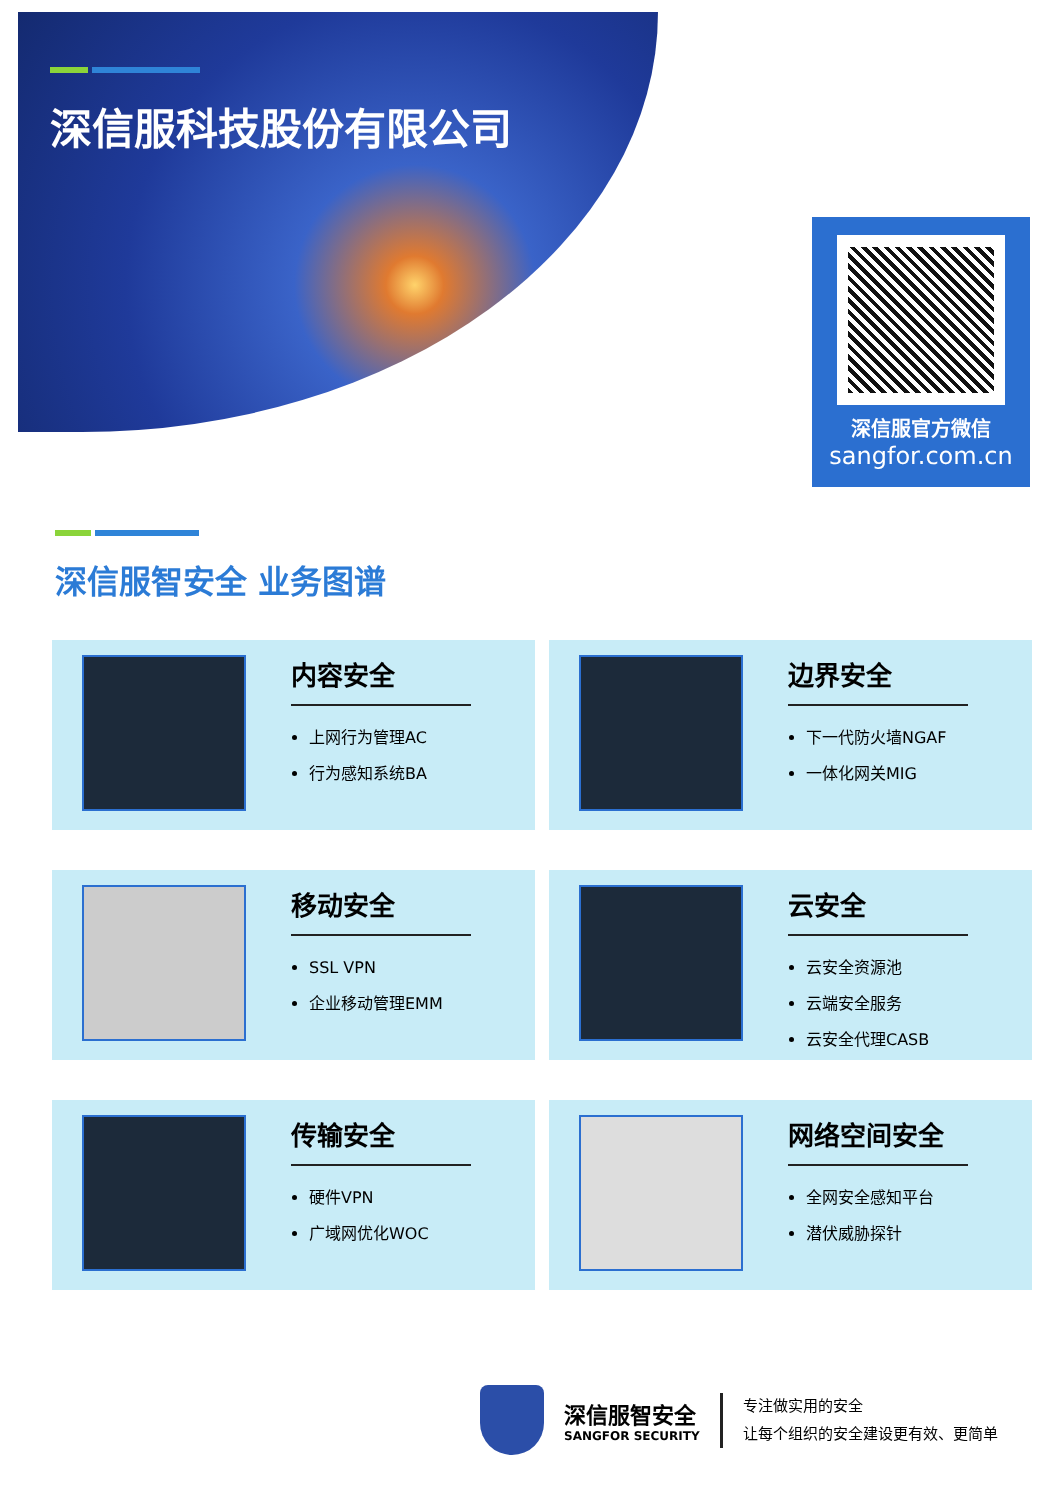深信服科技股份有限公司
深信服官方微信
sangfor.com.cn
深信服智安全 业务图谱
内容安全
上网行为管理AC
行为感知系统BA
边界安全
下一代防火墙NGAF
一体化网关MIG
移动安全
SSL VPN
企业移动管理EMM
云安全
云安全资源池
云端安全服务
云安全代理CASB
传输安全
硬件VPN
广域网优化WOC
网络空间安全
全网安全感知平台
潜伏威胁探针
深信服智安全
SANGFOR SECURITY
专注做实用的安全
让每个组织的安全建设更有效、更简单